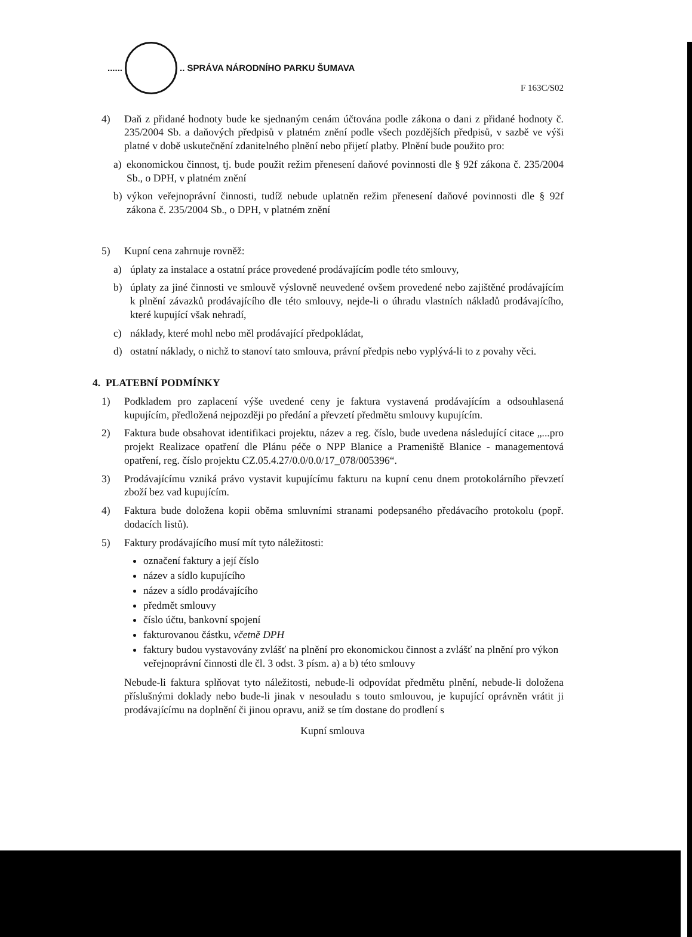......
.. SPRÁVA NÁRODNÍHO PARKU ŠUMAVA
F 163C/S02
4) Daň z přidané hodnoty bude ke sjednaným cenám účtována podle zákona o dani z přidané hodnoty č. 235/2004 Sb. a daňových předpisů v platném znění podle všech pozdějších předpisů, v sazbě ve výši platné v době uskutečnění zdanitelného plnění nebo přijetí platby. Plnění bude použito pro:
a) ekonomickou činnost, tj. bude použit režim přenesení daňové povinnosti dle § 92f zákona č. 235/2004 Sb., o DPH, v platném znění
b) výkon veřejnoprávní činnosti, tudíž nebude uplatněn režim přenesení daňové povinnosti dle § 92f zákona č. 235/2004 Sb., o DPH, v platném znění
5) Kupní cena zahrnuje rovněž:
a) úplaty za instalace a ostatní práce provedené prodávajícím podle této smlouvy,
b) úplaty za jiné činnosti ve smlouvě výslovně neuvedené ovšem provedené nebo zajištěné prodávajícím k plnění závazků prodávajícího dle této smlouvy, nejde-li o úhradu vlastních nákladů prodávajícího, které kupující však nehradí,
c) náklady, které mohl nebo měl prodávající předpokládat,
d) ostatní náklady, o nichž to stanoví tato smlouva, právní předpis nebo vyplývá-li to z povahy věci.
4. PLATEBNÍ PODMÍNKY
1) Podkladem pro zaplacení výše uvedené ceny je faktura vystavená prodávajícím a odsouhlasená kupujícím, předložená nejpozději po předání a převzetí předmětu smlouvy kupujícím.
2) Faktura bude obsahovat identifikaci projektu, název a reg. číslo, bude uvedena následující citace „...pro projekt Realizace opatření dle Plánu péče o NPP Blanice a Prameniště Blanice - managementová opatření, reg. číslo projektu CZ.05.4.27/0.0/0.0/17_078/005396“.
3) Prodávajícímu vzniká právo vystavit kupujícímu fakturu na kupní cenu dnem protokolárního převzetí zboží bez vad kupujícím.
4) Faktura bude doložena kopii oběma smluvními stranami podepsaného předávacího protokolu (popř. dodacích listů).
5) Faktury prodávajícího musí mít tyto náležitosti:
označení faktury a její číslo
název a sídlo kupujícího
název a sídlo prodávajícího
předmět smlouvy
číslo účtu, bankovní spojení
fakturovanou částku, včetně DPH
faktury budou vystavovány zvlášť na plnění pro ekonomickou činnost a zvlášť na plnění pro výkon veřejnoprávní činnosti dle čl. 3 odst. 3 písm. a) a b) této smlouvy
Nebude-li faktura splňovat tyto náležitosti, nebude-li odpovídat předmětu plnění, nebude-li doložena příslušnými doklady nebo bude-li jinak v nesouladu s touto smlouvou, je kupující oprávněn vrátit ji prodávajícímu na doplnění či jinou opravu, aniž se tím dostane do prodlení s
Kupní smlouva